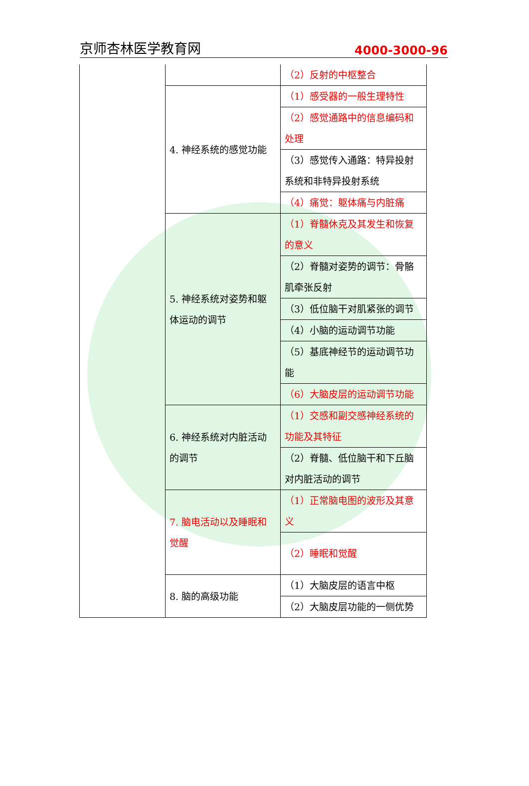京师杏林医学教育网 4000-3000-96
| | | （2）反射的中枢整合 |
| | 4. 神经系统的感觉功能 | （1）感受器的一般生理特性 |
| | | （2）感觉通路中的信息编码和处理 |
| | | （3）感觉传入通路：特异投射系统和非特异投射系统 |
| | | （4）痛觉：躯体痛与内脏痛 |
| | 5. 神经系统对姿势和躯体运动的调节 | （1）脊髓休克及其发生和恢复的意义 |
| | | （2）脊髓对姿势的调节：骨骼肌牵张反射 |
| | | （3）低位脑干对肌紧张的调节 |
| | | （4）小脑的运动调节功能 |
| | | （5）基底神经节的运动调节功能 |
| | | （6）大脑皮层的运动调节功能 |
| | 6. 神经系统对内脏活动的调节 | （1）交感和副交感神经系统的功能及其特征 |
| | | （2）脊髓、低位脑干和下丘脑对内脏活动的调节 |
| | 7. 脑电活动以及睡眠和觉醒 | （1）正常脑电图的波形及其意义 |
| | | （2）睡眠和觉醒 |
| | 8. 脑的高级功能 | （1）大脑皮层的语言中枢 |
| | | （2）大脑皮层功能的一侧优势 |